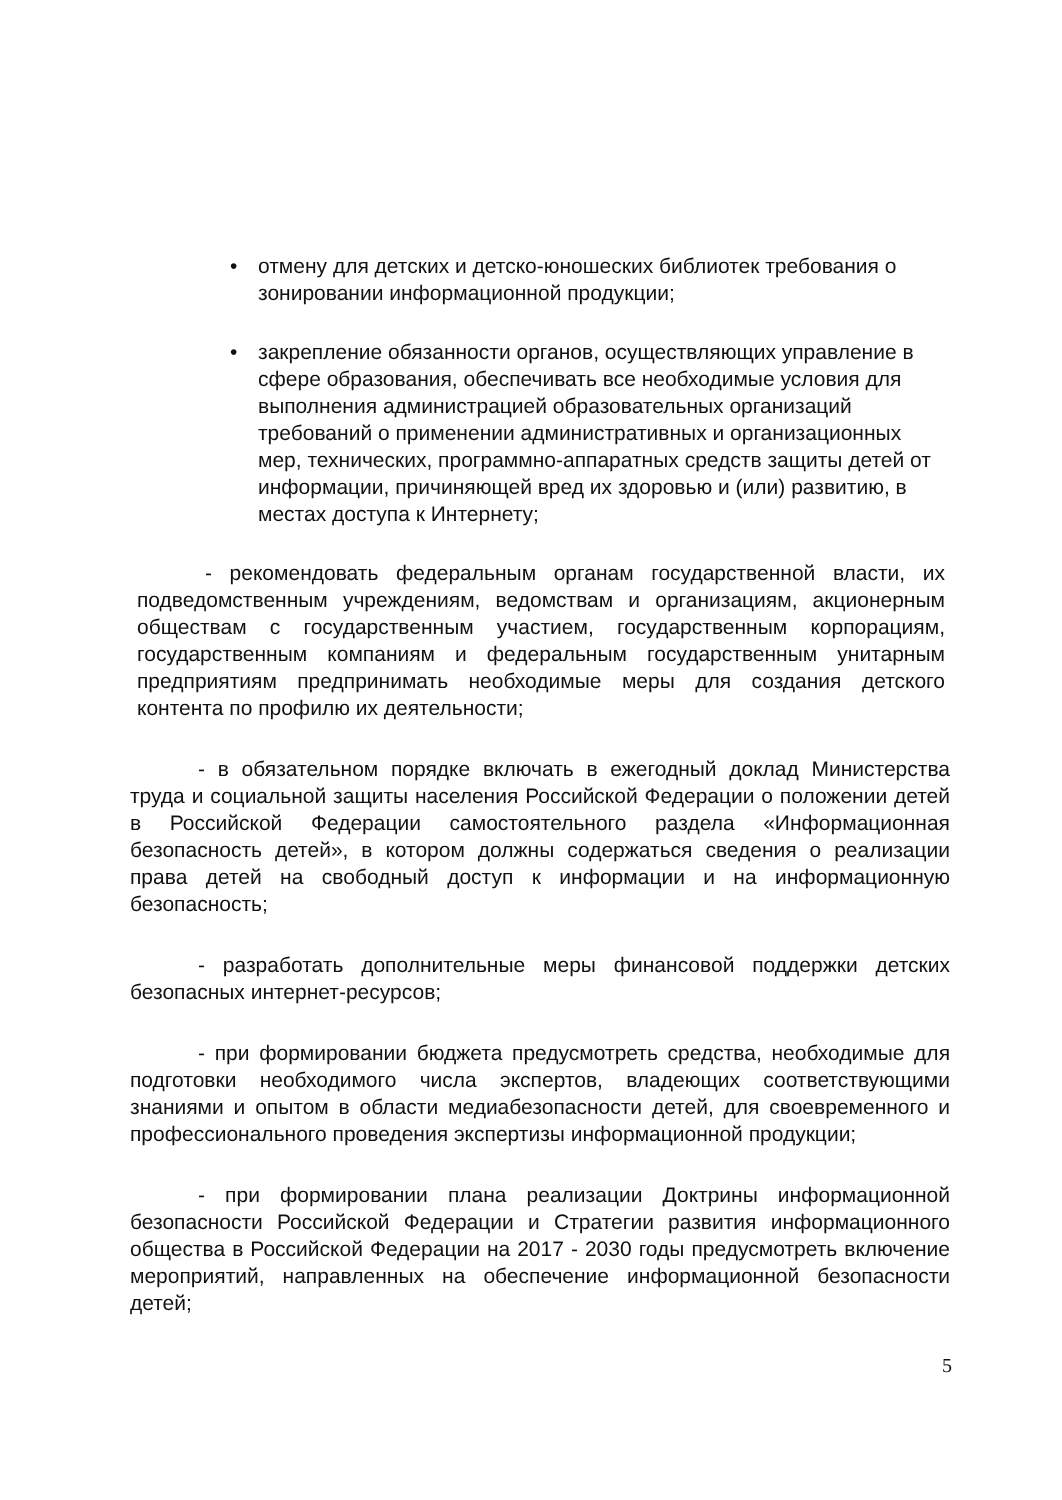• отмену для детских и детско-юношеских библиотек требования о зонировании информационной продукции;
• закрепление обязанности органов, осуществляющих управление в сфере образования, обеспечивать все необходимые условия для выполнения администрацией образовательных организаций требований о применении административных и организационных мер, технических, программно-аппаратных средств защиты детей от информации, причиняющей вред их здоровью и (или) развитию, в местах доступа к Интернету;
- рекомендовать федеральным органам государственной власти, их подведомственным учреждениям, ведомствам и организациям, акционерным обществам с государственным участием, государственным корпорациям, государственным компаниям и федеральным государственным унитарным предприятиям предпринимать необходимые меры для создания детского контента по профилю их деятельности;
- в обязательном порядке включать в ежегодный доклад Министерства труда и социальной защиты населения Российской Федерации о положении детей в Российской Федерации самостоятельного раздела «Информационная безопасность детей», в котором должны содержаться сведения о реализации права детей на свободный доступ к информации и на информационную безопасность;
- разработать дополнительные меры финансовой поддержки детских безопасных интернет-ресурсов;
- при формировании бюджета предусмотреть средства, необходимые для подготовки необходимого числа экспертов, владеющих соответствующими знаниями и опытом в области медиабезопасности детей, для своевременного и профессионального проведения экспертизы информационной продукции;
- при формировании плана реализации Доктрины информационной безопасности Российской Федерации и Стратегии развития информационного общества в Российской Федерации на 2017 - 2030 годы предусмотреть включение мероприятий, направленных на обеспечение информационной безопасности детей;
5